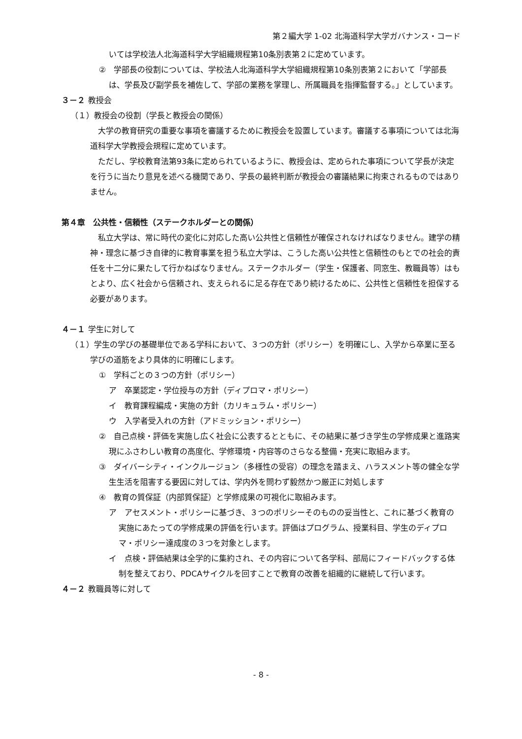第２編大学 1-02 北海道科学大学ガバナンス・コード
いては学校法人北海道科学大学組織規程第10条別表第２に定めています。
②　学部長の役割については、学校法人北海道科学大学組織規程第10条別表第２において「学部長は、学長及び副学長を補佐して、学部の業務を掌理し、所属職員を指揮監督する。」としています。
３－２ 教授会
（１）教授会の役割（学長と教授会の関係）
大学の教育研究の重要な事項を審議するために教授会を設置しています。審議する事項については北海道科学大学教授会規程に定めています。
ただし、学校教育法第93条に定められているように、教授会は、定められた事項について学長が決定を行うに当たり意見を述べる機関であり、学長の最終判断が教授会の審議結果に拘束されるものではありません。
第４章　公共性・信頼性（ステークホルダーとの関係）
私立大学は、常に時代の変化に対応した高い公共性と信頼性が確保されなければなりません。建学の精神・理念に基づき自律的に教育事業を担う私立大学は、こうした高い公共性と信頼性のもとでの社会的責任を十二分に果たして行かねばなりません。ステークホルダー（学生・保護者、同窓生、教職員等）はもとより、広く社会から信頼され、支えられるに足る存在であり続けるために、公共性と信頼性を担保する必要があります。
４－１ 学生に対して
（１）学生の学びの基礎単位である学科において、３つの方針（ポリシー）を明確にし、入学から卒業に至る学びの道筋をより具体的に明確にします。
①　学科ごとの３つの方針（ポリシー）
ア　卒業認定・学位授与の方針（ディプロマ・ポリシー）
イ　教育課程編成・実施の方針（カリキュラム・ポリシー）
ウ　入学者受入れの方針（アドミッション・ポリシー）
②　自己点検・評価を実施し広く社会に公表するとともに、その結果に基づき学生の学修成果と進路実現にふさわしい教育の高度化、学修環境・内容等のさらなる整備・充実に取組みます。
③　ダイバーシティ・インクルージョン（多様性の受容）の理念を踏まえ、ハラスメント等の健全な学生生活を阻害する要因に対しては、学内外を問わず毅然かつ厳正に対処します
④　教育の質保証（内部質保証）と学修成果の可視化に取組みます。
ア　アセスメント・ポリシーに基づき、３つのポリシーそのものの妥当性と、これに基づく教育の実施にあたっての学修成果の評価を行います。評価はプログラム、授業科目、学生のディプロマ・ポリシー達成度の３つを対象とします。
イ　点検・評価結果は全学的に集約され、その内容について各学科、部局にフィードバックする体制を整えており、PDCAサイクルを回すことで教育の改善を組織的に継続して行います。
４－２ 教職員等に対して
- 8 -